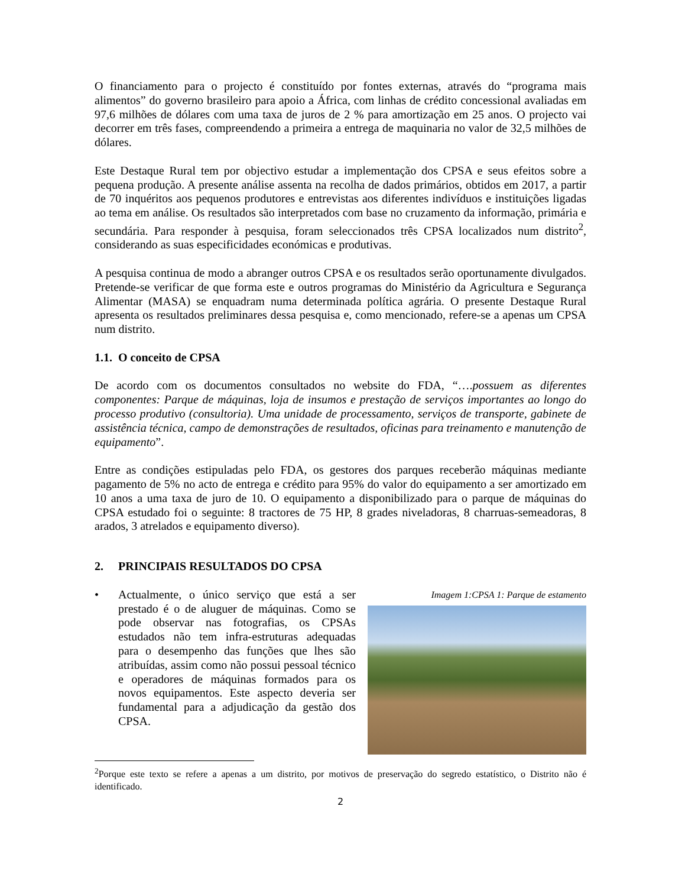O financiamento para o projecto é constituído por fontes externas, através do “programa mais alimentos” do governo brasileiro para apoio a África, com linhas de crédito concessional avaliadas em 97,6 milhões de dólares com uma taxa de juros de 2 % para amortização em 25 anos. O projecto vai decorrer em três fases, compreendendo a primeira a entrega de maquinaria no valor de 32,5 milhões de dólares.
Este Destaque Rural tem por objectivo estudar a implementação dos CPSA e seus efeitos sobre a pequena produção. A presente análise assenta na recolha de dados primários, obtidos em 2017, a partir de 70 inquéritos aos pequenos produtores e entrevistas aos diferentes indivíduos e instituições ligadas ao tema em análise. Os resultados são interpretados com base no cruzamento da informação, primária e secundária. Para responder à pesquisa, foram seleccionados três CPSA localizados num distrito<sup>2</sup>, considerando as suas especificidades económicas e produtivas.
A pesquisa continua de modo a abranger outros CPSA e os resultados serão oportunamente divulgados. Pretende-se verificar de que forma este e outros programas do Ministério da Agricultura e Segurança Alimentar (MASA) se enquadram numa determinada política agrária. O presente Destaque Rural apresenta os resultados preliminares dessa pesquisa e, como mencionado, refere-se a apenas um CPSA num distrito.
1.1. O conceito de CPSA
De acordo com os documentos consultados no website do FDA, “….possuem as diferentes componentes: Parque de máquinas, loja de insumos e prestação de serviços importantes ao longo do processo produtivo (consultoria). Uma unidade de processamento, serviços de transporte, gabinete de assistência técnica, campo de demonstrações de resultados, oficinas para treinamento e manutenção de equipamento”.
Entre as condições estipuladas pelo FDA, os gestores dos parques receberão máquinas mediante pagamento de 5% no acto de entrega e crédito para 95% do valor do equipamento a ser amortizado em 10 anos a uma taxa de juro de 10. O equipamento a disponibilizado para o parque de máquinas do CPSA estudado foi o seguinte: 8 tractores de 75 HP, 8 grades niveladoras, 8 charruas-semeadoras, 8 arados, 3 atrelados e equipamento diverso).
2. PRINCIPAIS RESULTADOS DO CPSA
• Actualmente, o único serviço que está a ser prestado é o de aluguer de máquinas. Como se pode observar nas fotografias, os CPSAs estudados não tem infra-estruturas adequadas para o desempenho das funções que lhes são atribuídas, assim como não possui pessoal técnico e operadores de máquinas formados para os novos equipamentos. Este aspecto deveria ser fundamental para a adjudicação da gestão dos CPSA.
Imagem 1:CPSA 1: Parque de estamento
<sup>2</sup> Porque este texto se refere a apenas a um distrito, por motivos de preservação do segredo estatístico, o Distrito não é identificado.
2